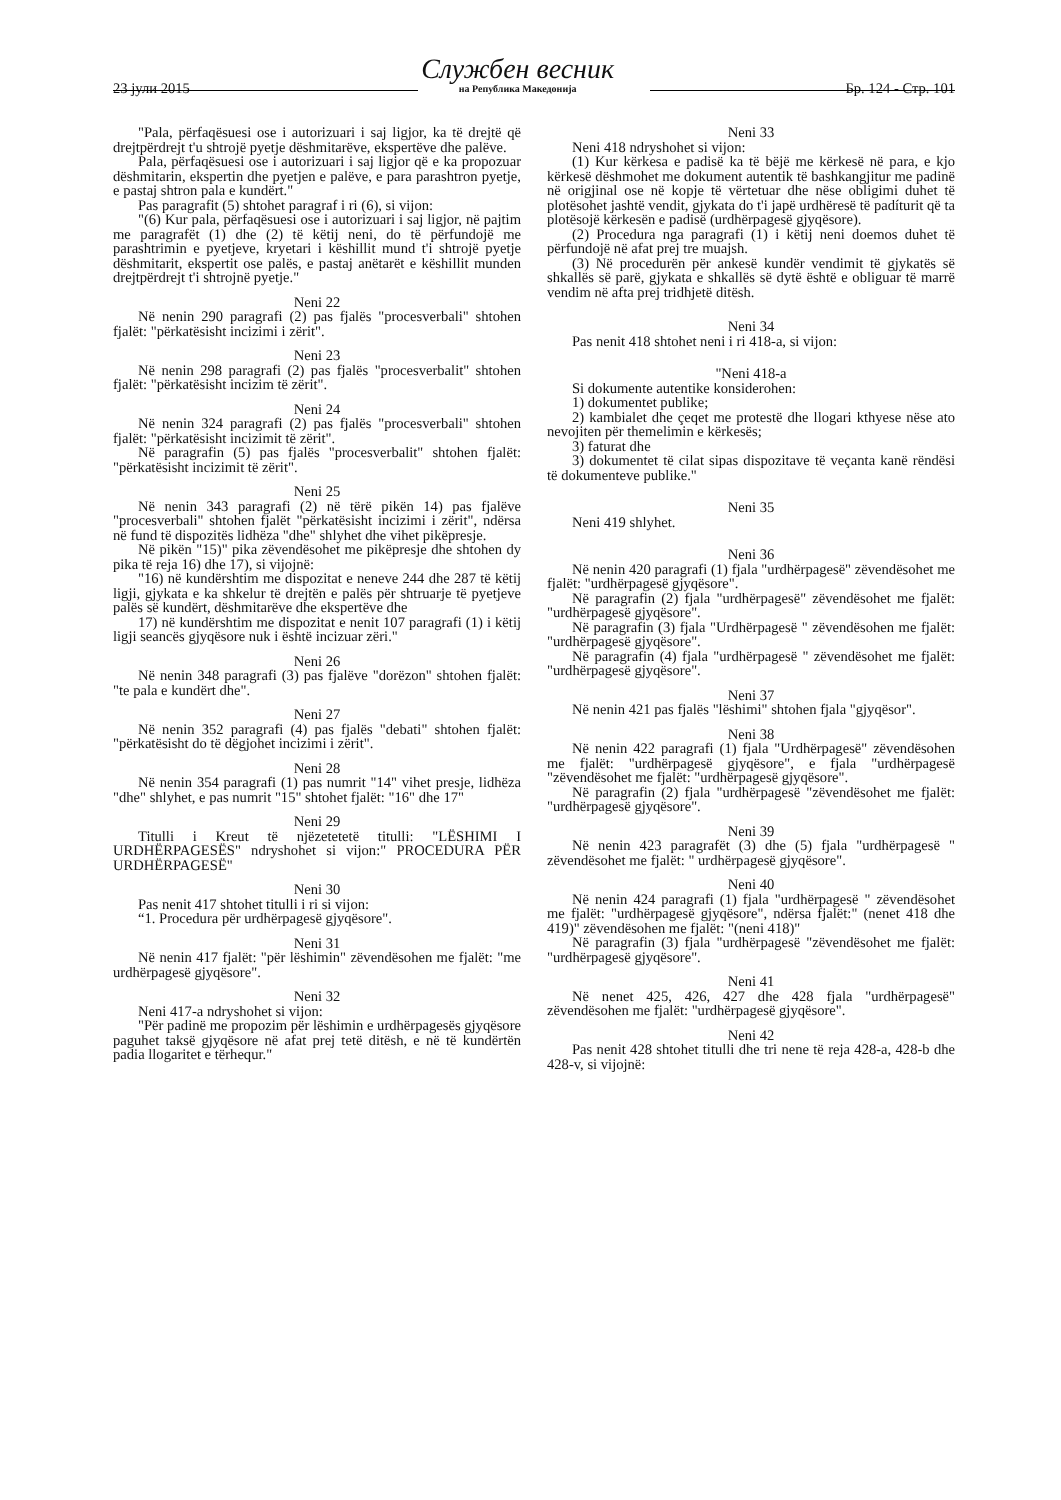23 јули 2015 Службен весник
на Република Македонија Бр. 124 - Стр. 101
"Pala, përfaqësuesi ose i autorizuari i saj ligjor, ka të drejtë që drejtpërdrejt t'u shtrojë pyetje dëshmitarëve, ekspertëve dhe palëve.
Pala, përfaqësuesi ose i autorizuari i saj ligjor që e ka propozuar dëshmitarin, ekspertin dhe pyetjen e palëve, e para parashtron pyetje, e pastaj shtron pala e kundërt."
Pas paragrafit (5) shtohet paragraf i ri (6), si vijon:
"(6) Kur pala, përfaqësuesi ose i autorizuari i saj ligjor, në pajtim me paragrafët (1) dhe (2) të këtij neni, do të përfundojë me parashtrimin e pyetjeve, kryetari i këshillit mund t'i shtrojë pyetje dëshmitarit, ekspertit ose palës, e pastaj anëtarët e këshillit munden drejtpërdrejt t'i shtrojnë pyetje."
Neni 22
Në nenin 290 paragrafi (2) pas fjalës "procesverbali" shtohen fjalët: "përkatësisht incizimi i zërit".
Neni 23
Në nenin 298 paragrafi (2) pas fjalës "procesverbalit" shtohen fjalët: "përkatësisht incizim të zërit".
Neni 24
Në nenin 324 paragrafi (2) pas fjalës "procesverbali" shtohen fjalët: "përkatësisht incizimit të zërit".
Në paragrafin (5) pas fjalës "procesverbalit" shtohen fjalët: "përkatësisht incizimit të zërit".
Neni 25
Në nenin 343 paragrafi (2) në tërë pikën 14) pas fjalëve "procesverbali" shtohen fjalët "përkatësisht incizimi i zërit", ndërsa në fund të dispozitës lidhëza "dhe" shlyhet dhe vihet pikëpresje.
Në pikën "15)" pika zëvendësohet me pikëpresje dhe shtohen dy pika të reja 16) dhe 17), si vijojnë:
"16) në kundërshtim me dispozitat e neneve 244 dhe 287 të këtij ligji, gjykata e ka shkelur të drejtën e palës për shtruarje të pyetjeve palës së kundërt, dëshmitarëve dhe ekspertëve dhe
17) në kundërshtim me dispozitat e nenit 107 paragrafi (1) i këtij ligji seancës gjyqësore nuk i është incizuar zëri."
Neni 26
Në nenin 348 paragrafi (3) pas fjalëve "dorëzon" shtohen fjalët: "te pala e kundërt dhe".
Neni 27
Në nenin 352 paragrafi (4) pas fjalës "debati" shtohen fjalët: "përkatësisht do të dëgjohet incizimi i zërit".
Neni 28
Në nenin 354 paragrafi (1) pas numrit "14" vihet presje, lidhëza "dhe" shlyhet, e pas numrit "15" shtohet fjalët: "16" dhe 17"
Neni 29
Titulli i Kreut të njëzetetetë titulli: "LËSHIMI I URDHËRPAGESËS" ndryshohet si vijon:" PROCEDURA PËR URDHËRPAGESË"
Neni 30
Pas nenit 417 shtohet titulli i ri si vijon:
“1. Procedura për urdhërpagesë gjyqësore".
Neni 31
Në nenin 417 fjalët: "për lëshimin" zëvendësohen me fjalët: "me urdhërpagesë gjyqësore".
Neni 32
Neni 417-a ndryshohet si vijon:
"Për padinë me propozim për lëshimin e urdhërpagesës gjyqësore paguhet taksë gjyqësore në afat prej tetë ditësh, e në të kundërtën padia llogaritet e tërhequr."
Neni 33
Neni 418 ndryshohet si vijon:
(1) Kur kërkesa e padisë ka të bëjë me kërkesë në para, e kjo kërkesë dëshmohet me dokument autentik të bashkangjitur me padinë në origjinal ose në kopje të vërtetuar dhe nëse obligimi duhet të plotësohet jashtë vendit, gjykata do t'i japë urdhëresë të padíturit që ta plotësojë kërkesën e padisë (urdhërpagesë gjyqësore).
(2) Procedura nga paragrafi (1) i këtij neni doemos duhet të përfundojë në afat prej tre muajsh.
(3) Në procedurën për ankesë kundër vendimit të gjykatës së shkallës së parë, gjykata e shkallës së dytë është e obliguar të marrë vendim në afta prej tridhjetë ditësh.
Neni 34
Pas nenit 418 shtohet neni i ri 418-a, si vijon:
"Neni 418-a
Si dokumente autentike konsiderohen:
1) dokumentet publike;
2) kambialet dhe çeqet me protestë dhe llogari kthyese nëse ato nevojiten për themelimin e kërkesës;
3) faturat dhe
3) dokumentet të cilat sipas dispozitave të veçanta kanë rëndësi të dokumenteve publike."
Neni 35
Neni 419 shlyhet.
Neni 36
Në nenin 420 paragrafi (1) fjala "urdhërpagesë" zëvendësohet me fjalët: "urdhërpagesë gjyqësore".
Në paragrafin (2) fjala "urdhërpagesë" zëvendësohet me fjalët: "urdhërpagesë gjyqësore".
Në paragrafin (3) fjala "Urdhërpagesë " zëvendësohen me fjalët: "urdhërpagesë gjyqësore".
Në paragrafin (4) fjala "urdhërpagesë " zëvendësohet me fjalët: "urdhërpagesë gjyqësore".
Neni 37
Në nenin 421 pas fjalës "lëshimi" shtohen fjala "gjyqësor".
Neni 38
Në nenin 422 paragrafi (1) fjala "Urdhërpagesë" zëvendësohen me fjalët: "urdhërpagesë gjyqësore", e fjala "urdhërpagesë "zëvendësohet me fjalët: "urdhërpagesë gjyqësore".
Në paragrafin (2) fjala "urdhërpagesë "zëvendësohet me fjalët: "urdhërpagesë gjyqësore".
Neni 39
Në nenin 423 paragrafët (3) dhe (5) fjala "urdhërpagesë " zëvendësohet me fjalët: " urdhërpagesë gjyqësore".
Neni 40
Në nenin 424 paragrafi (1) fjala "urdhërpagesë " zëvendësohet me fjalët: "urdhërpagesë gjyqësore", ndërsa fjalët:" (nenet 418 dhe 419)" zëvendësohen me fjalët: "(neni 418)"
Në paragrafin (3) fjala "urdhërpagesë "zëvendësohet me fjalët: "urdhërpagesë gjyqësore".
Neni 41
Në nenet 425, 426, 427 dhe 428 fjala "urdhërpagesë" zëvendësohen me fjalët: "urdhërpagesë gjyqësore".
Neni 42
Pas nenit 428 shtohet titulli dhe tri nene të reja 428-a, 428-b dhe 428-v, si vijojnë: